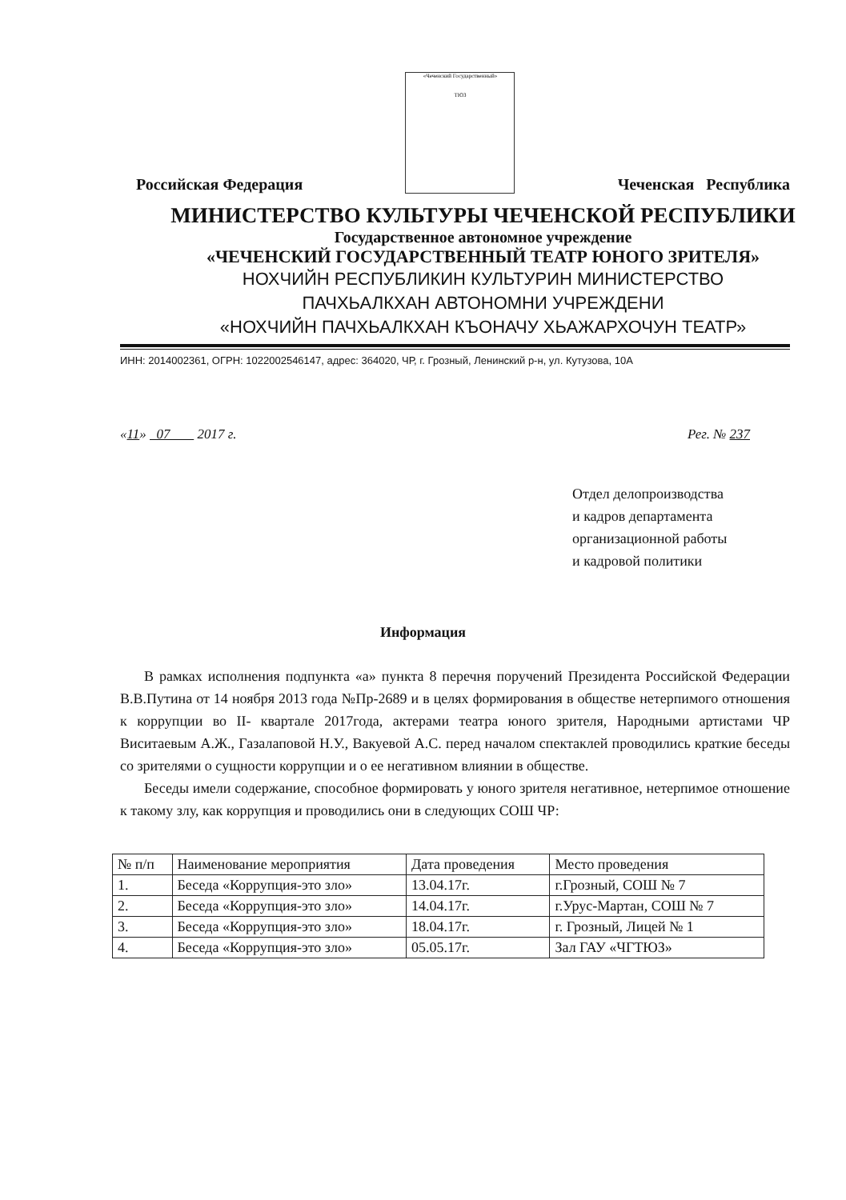Российская Федерация
«Чеченский Государственный»
ТЮЗ
Чеченская Республика
МИНИСТЕРСТВО КУЛЬТУРЫ ЧЕЧЕНСКОЙ РЕСПУБЛИКИ
Государственное автономное учреждение
«ЧЕЧЕНСКИЙ ГОСУДАРСТВЕННЫЙ ТЕАТР ЮНОГО ЗРИТЕЛЯ»
НОХЧИЙН РЕСПУБЛИКИН КУЛЬТУРИН МИНИСТЕРСТВО
ПАЧХЬАЛКХАН АВТОНОМНИ УЧРЕЖДЕНИ
«НОХЧИЙН ПАЧХЬАЛКХАН КЪОНАЧУ ХЬАЖАРХОЧУН ТЕАТР»
ИНН: 2014002361, ОГРН: 1022002546147, адрес: 364020, ЧР, г. Грозный, Ленинский р-н, ул. Кутузова, 10А
«11» 07 2017 г. Рег. № 237
Отдел делопроизводства
и кадров департамента
организационной работы
и кадровой политики
Информация
В рамках исполнения подпункта «а» пункта 8 перечня поручений Президента Российской Федерации В.В.Путина от 14 ноября 2013 года №Пр-2689 и в целях формирования в обществе нетерпимого отношения к коррупции во II- квартале 2017года, актерами театра юного зрителя, Народными артистами ЧР Виситаевым А.Ж., Газалаповой Н.У., Вакуевой А.С. перед началом спектаклей проводились краткие беседы со зрителями о сущности коррупции и о ее негативном влиянии в обществе.
Беседы имели содержание, способное формировать у юного зрителя негативное, нетерпимое отношение к такому злу, как коррупция и проводились они в следующих СОШ ЧР:
| № п/п | Наименование мероприятия | Дата проведения | Место проведения |
| 1. | Беседа «Коррупция-это зло» | 13.04.17г. | г.Грозный, СОШ № 7 |
| 2. | Беседа «Коррупция-это зло» | 14.04.17г. | г.Урус-Мартан, СОШ № 7 |
| 3. | Беседа «Коррупция-это зло» | 18.04.17г. | г. Грозный, Лицей № 1 |
| 4. | Беседа «Коррупция-это зло» | 05.05.17г. | Зал ГАУ «ЧГТЮЗ» |